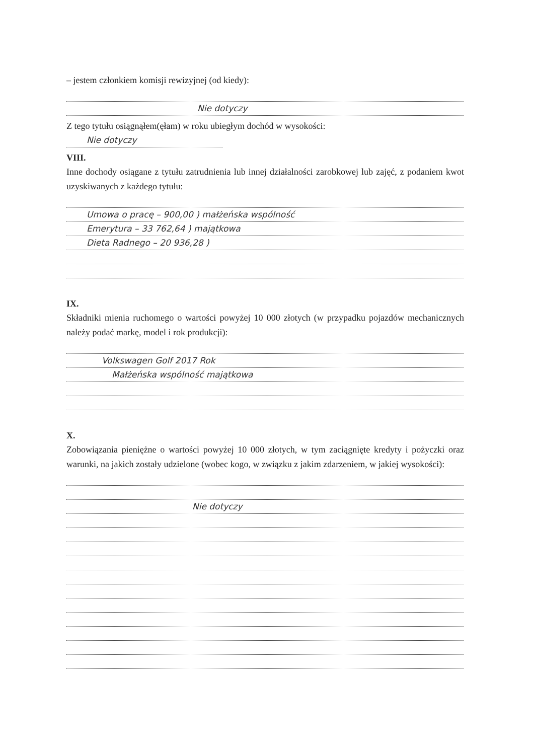– jestem członkiem komisji rewizyjnej (od kiedy):
Nie dotyczy
Z tego tytułu osiągnąłem(ęłam) w roku ubiegłym dochód w wysokości:
Nie dotyczy
VIII.
Inne dochody osiągane z tytułu zatrudnienia lub innej działalności zarobkowej lub zajęć, z podaniem kwot uzyskiwanych z każdego tytułu:
Umowa o pracę – 900,00 ) małżeńska wspólność
Emerytura – 33 762,64 ) majątkowa
Dieta Radnego – 20 936,28 )
IX.
Składniki mienia ruchomego o wartości powyżej 10 000 złotych (w przypadku pojazdów mechanicznych należy podać markę, model i rok produkcji):
Volkswagen Golf 2017 Rok
Małżeńska wspólność majątkowa
X.
Zobowiązania pieniężne o wartości powyżej 10 000 złotych, w tym zaciągnięte kredyty i pożyczki oraz warunki, na jakich zostały udzielone (wobec kogo, w związku z jakim zdarzeniem, w jakiej wysokości):
Nie dotyczy